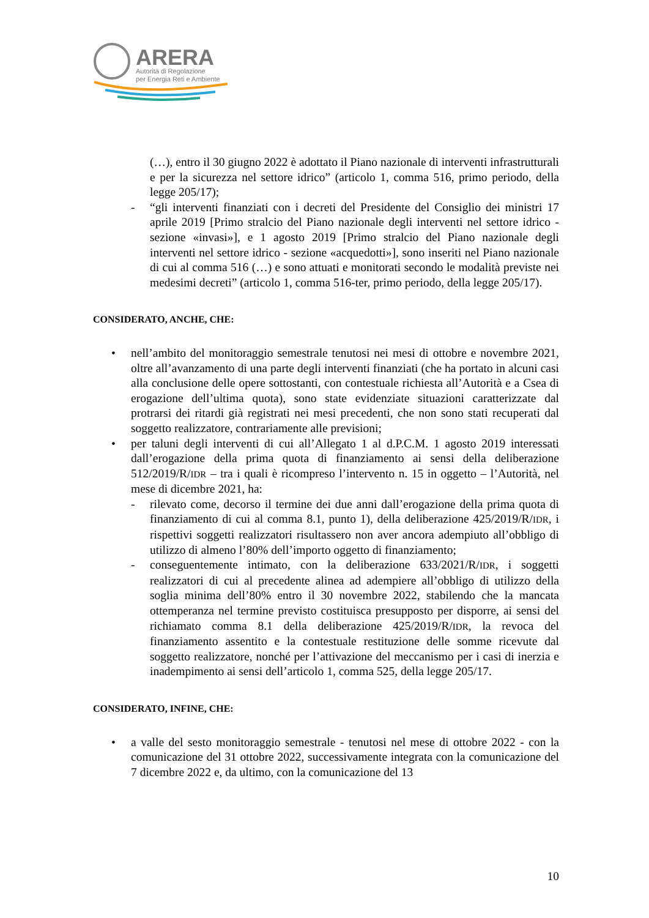ARERA
Autorità di Regolazione
per Energia Reti e Ambiente
(…), entro il 30 giugno 2022 è adottato il Piano nazionale di interventi infrastrutturali e per la sicurezza nel settore idrico” (articolo 1, comma 516, primo periodo, della legge 205/17);
- “gli interventi finanziati con i decreti del Presidente del Consiglio dei ministri 17 aprile 2019 [Primo stralcio del Piano nazionale degli interventi nel settore idrico - sezione «invasi»], e 1 agosto 2019 [Primo stralcio del Piano nazionale degli interventi nel settore idrico - sezione «acquedotti»], sono inseriti nel Piano nazionale di cui al comma 516 (…) e sono attuati e monitorati secondo le modalità previste nei medesimi decreti” (articolo 1, comma 516-ter, primo periodo, della legge 205/17).
CONSIDERATO, ANCHE, CHE:
• nell’ambito del monitoraggio semestrale tenutosi nei mesi di ottobre e novembre 2021, oltre all’avanzamento di una parte degli interventi finanziati (che ha portato in alcuni casi alla conclusione delle opere sottostanti, con contestuale richiesta all’Autorità e a Csea di erogazione dell’ultima quota), sono state evidenziate situazioni caratterizzate dal protrarsi dei ritardi già registrati nei mesi precedenti, che non sono stati recuperati dal soggetto realizzatore, contrariamente alle previsioni;
• per taluni degli interventi di cui all’Allegato 1 al d.P.C.M. 1 agosto 2019 interessati dall’erogazione della prima quota di finanziamento ai sensi della deliberazione 512/2019/R/IDR – tra i quali è ricompreso l’intervento n. 15 in oggetto – l’Autorità, nel mese di dicembre 2021, ha:
- rilevato come, decorso il termine dei due anni dall’erogazione della prima quota di finanziamento di cui al comma 8.1, punto 1), della deliberazione 425/2019/R/IDR, i rispettivi soggetti realizzatori risultassero non aver ancora adempiuto all’obbligo di utilizzo di almeno l’80% dell’importo oggetto di finanziamento;
- conseguentemente intimato, con la deliberazione 633/2021/R/IDR, i soggetti realizzatori di cui al precedente alinea ad adempiere all’obbligo di utilizzo della soglia minima dell’80% entro il 30 novembre 2022, stabilendo che la mancata ottemperanza nel termine previsto costituisca presupposto per disporre, ai sensi del richiamato comma 8.1 della deliberazione 425/2019/R/IDR, la revoca del finanziamento assentito e la contestuale restituzione delle somme ricevute dal soggetto realizzatore, nonché per l’attivazione del meccanismo per i casi di inerzia e inadempimento ai sensi dell’articolo 1, comma 525, della legge 205/17.
CONSIDERATO, INFINE, CHE:
• a valle del sesto monitoraggio semestrale - tenutosi nel mese di ottobre 2022 - con la comunicazione del 31 ottobre 2022, successivamente integrata con la comunicazione del 7 dicembre 2022 e, da ultimo, con la comunicazione del 13
10